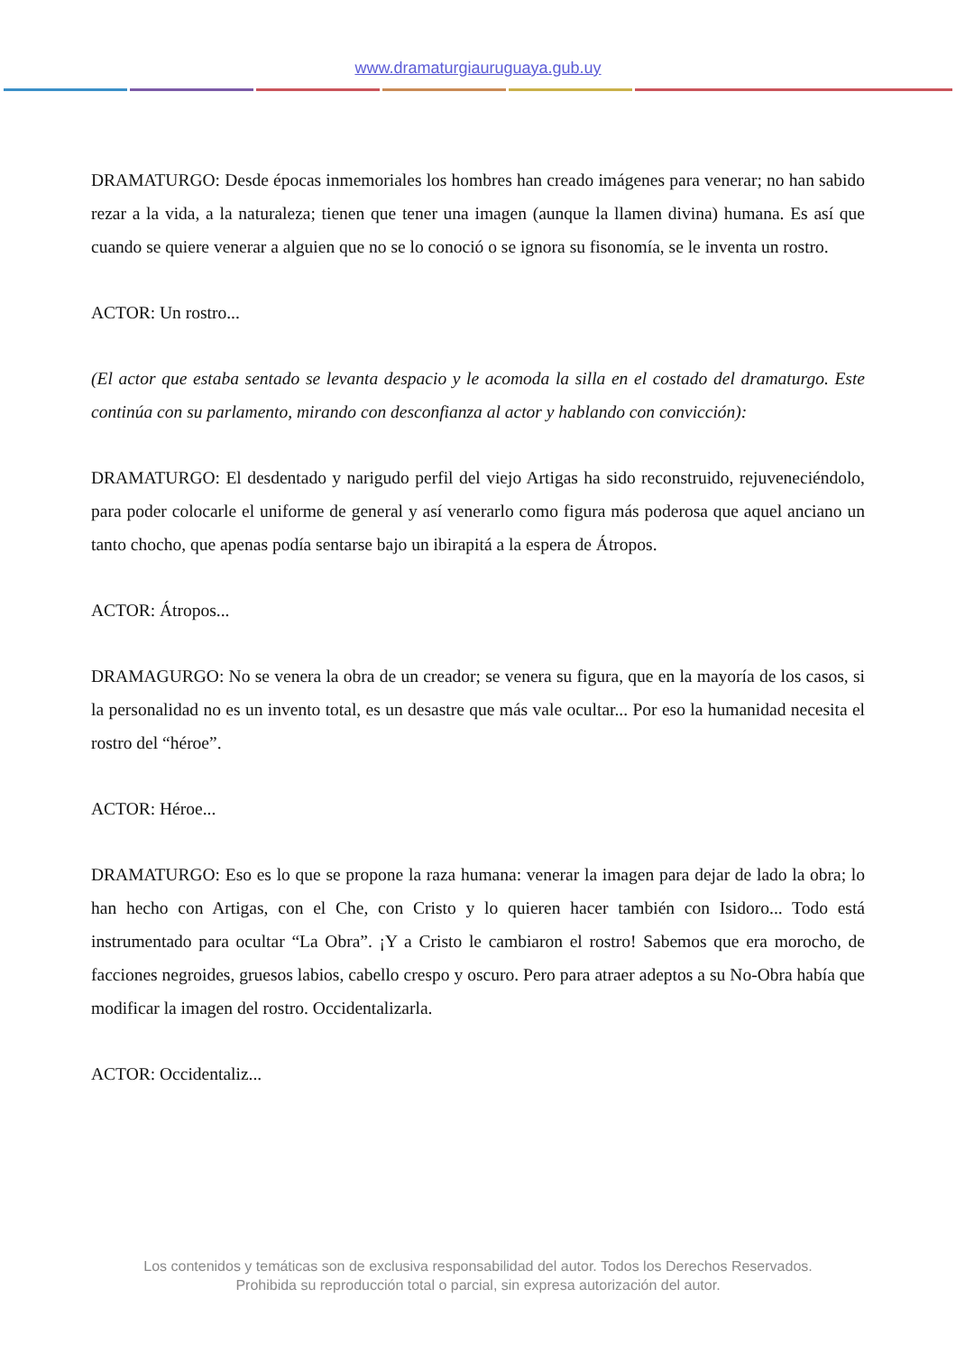www.dramaturgiauruguaya.gub.uy
DRAMATURGO: Desde épocas inmemoriales los hombres han creado imágenes para venerar; no han sabido rezar a la vida, a la naturaleza; tienen que tener una imagen (aunque la llamen divina) humana. Es así que cuando se quiere venerar a alguien que no se lo conoció o se ignora su fisonomía, se le inventa un rostro.
ACTOR: Un rostro...
(El actor que estaba sentado se levanta despacio y le acomoda la silla en el costado del dramaturgo. Este continúa con su parlamento, mirando con desconfianza al actor y hablando con convicción):
DRAMATURGO: El desdentado y narigudo perfil del viejo Artigas ha sido reconstruido, rejuveneciéndolo, para poder colocarle el uniforme de general y así venerarlo como figura más poderosa que aquel anciano un tanto chocho, que apenas podía sentarse bajo un ibirapitá a la espera de Átropos.
ACTOR: Átropos...
DRAMAGURGO: No se venera la obra de un creador; se venera su figura, que en la mayoría de los casos, si la personalidad no es un invento total, es un desastre que más vale ocultar... Por eso la humanidad necesita el rostro del “héroe”.
ACTOR: Héroe...
DRAMATURGO: Eso es lo que se propone la raza humana: venerar la imagen para dejar de lado la obra; lo han hecho con Artigas, con el Che, con Cristo y lo quieren hacer también con Isidoro... Todo está instrumentado para ocultar “La Obra”. ¡Y a Cristo le cambiaron el rostro! Sabemos que era morocho, de facciones negroides, gruesos labios, cabello crespo y oscuro. Pero para atraer adeptos a su No-Obra había que modificar la imagen del rostro. Occidentalizarla.
ACTOR: Occidentaliz...
Los contenidos y temáticas son de exclusiva responsabilidad del autor. Todos los Derechos Reservados.
Prohibida su reproducción total o parcial, sin expresa autorización del autor.